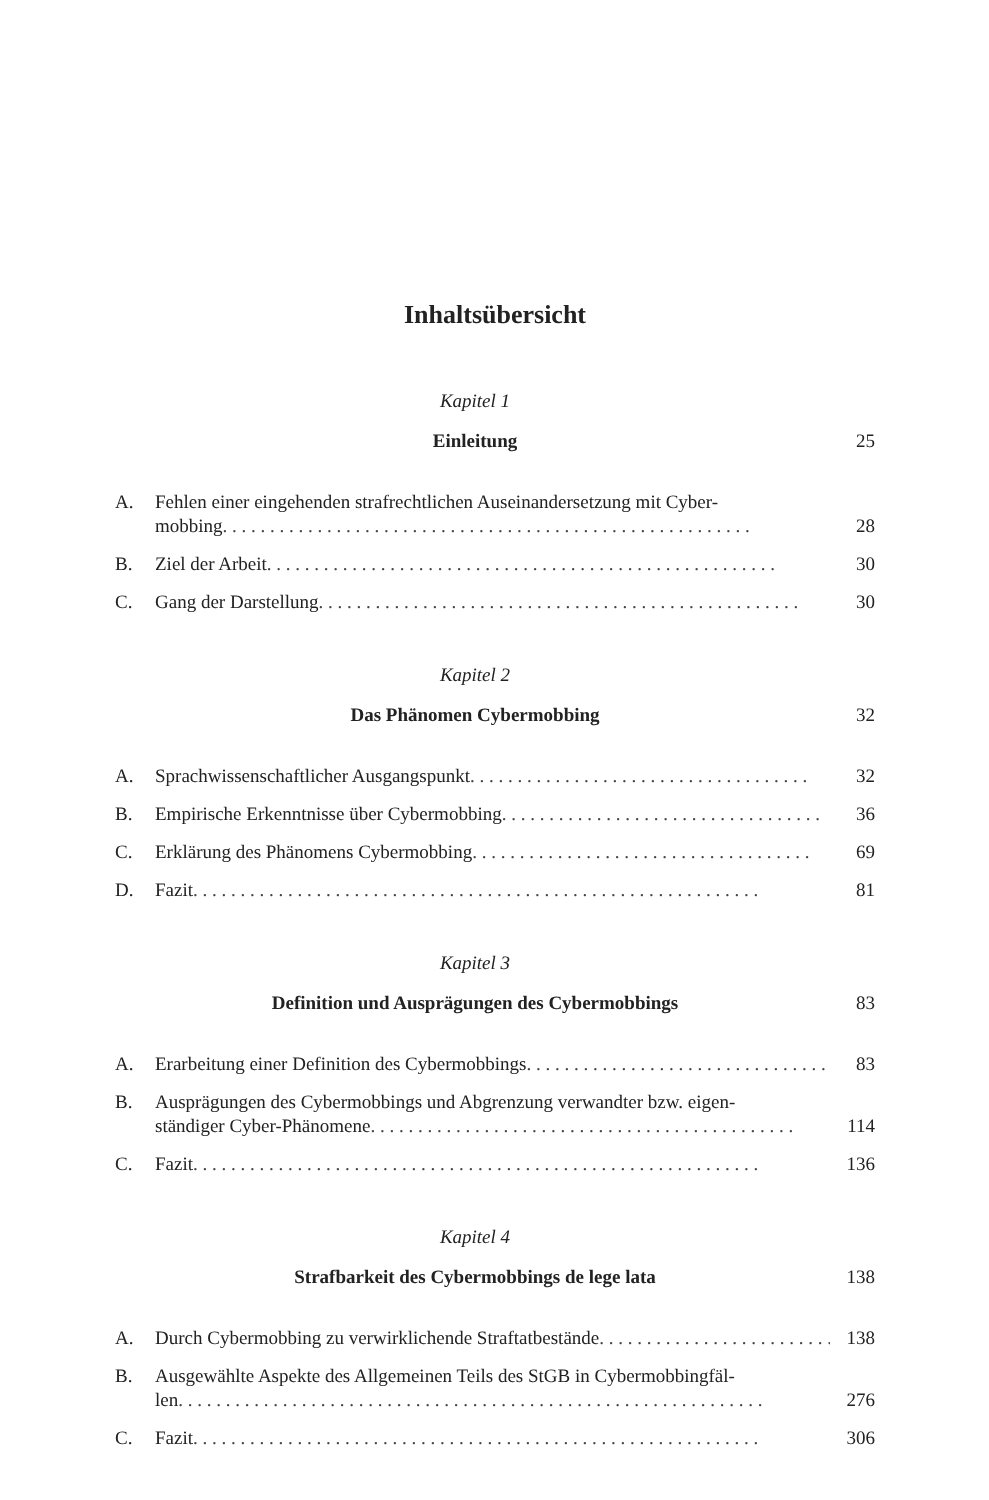Inhaltsübersicht
Kapitel 1
Einleitung 25
A. Fehlen einer eingehenden strafrechtlichen Auseinandersetzung mit Cyber-
mobbing . . . . . . . . . . . . . . . . . . . . . . . . . . . . . . . . . . . . . . . . . . . . . . . . . . . . . . . . 28
B. Ziel der Arbeit . . . . . . . . . . . . . . . . . . . . . . . . . . . . . . . . . . . . . . . . . . . . . . . . . . . . . . 30
C. Gang der Darstellung . . . . . . . . . . . . . . . . . . . . . . . . . . . . . . . . . . . . . . . . . . . . . . . . . . . 30
Kapitel 2
Das Phänomen Cybermobbing 32
A. Sprachwissenschaftlicher Ausgangspunkt . . . . . . . . . . . . . . . . . . . . . . . . . . . . . . . . . . . . 32
B. Empirische Erkenntnisse über Cybermobbing . . . . . . . . . . . . . . . . . . . . . . . . . . . . . . . . . . 36
C. Erklärung des Phänomens Cybermobbing . . . . . . . . . . . . . . . . . . . . . . . . . . . . . . . . . . . . 69
D. Fazit . . . . . . . . . . . . . . . . . . . . . . . . . . . . . . . . . . . . . . . . . . . . . . . . . . . . . . . . . . . . 81
Kapitel 3
Definition und Ausprägungen des Cybermobbings 83
A. Erarbeitung einer Definition des Cybermobbings . . . . . . . . . . . . . . . . . . . . . . . . . . . . . . . . 83
B. Ausprägungen des Cybermobbings und Abgrenzung verwandter bzw. eigen-
ständiger Cyber-Phänomene . . . . . . . . . . . . . . . . . . . . . . . . . . . . . . . . . . . . . . . . . . . . . 114
C. Fazit . . . . . . . . . . . . . . . . . . . . . . . . . . . . . . . . . . . . . . . . . . . . . . . . . . . . . . . . . . . . 136
Kapitel 4
Strafbarkeit des Cybermobbings de lege lata 138
A. Durch Cybermobbing zu verwirklichende Straftatbestände . . . . . . . . . . . . . . . . . . . . . . . . . . . 138
B. Ausgewählte Aspekte des Allgemeinen Teils des StGB in Cybermobbingfäl-
len . . . . . . . . . . . . . . . . . . . . . . . . . . . . . . . . . . . . . . . . . . . . . . . . . . . . . . . . . . . . . . 276
C. Fazit . . . . . . . . . . . . . . . . . . . . . . . . . . . . . . . . . . . . . . . . . . . . . . . . . . . . . . . . . . . . 306